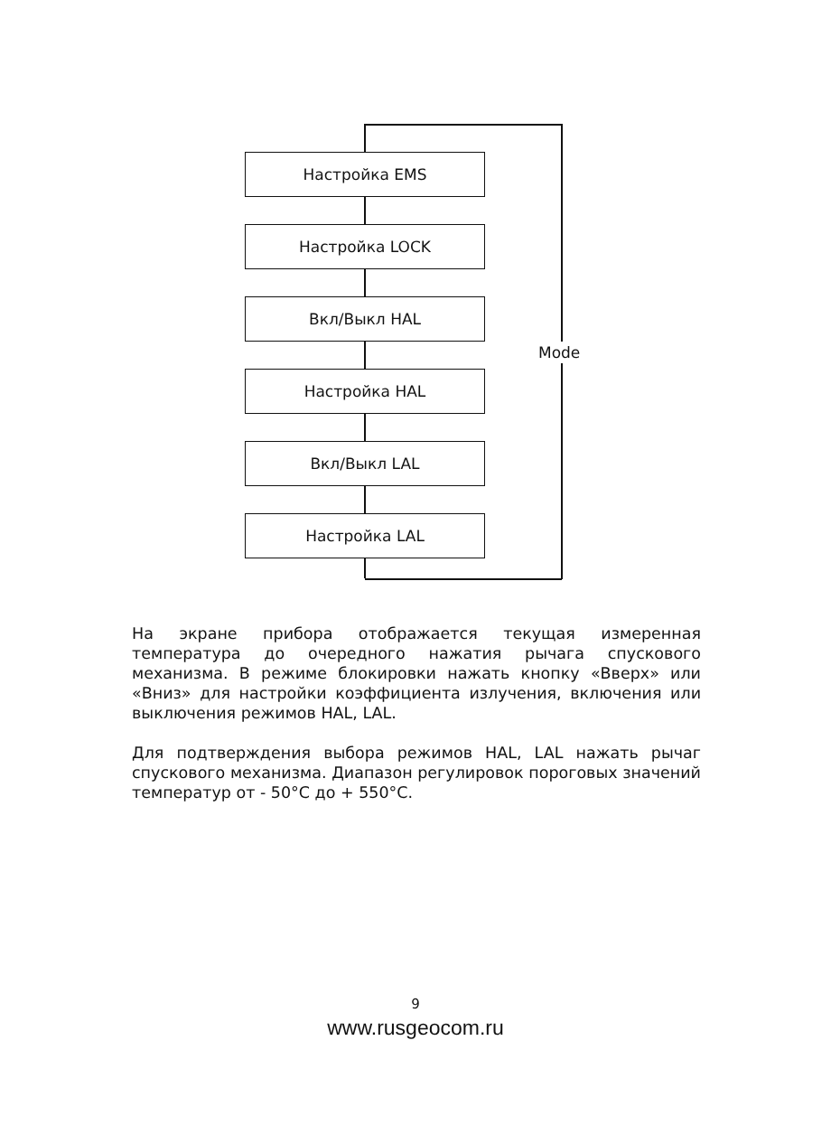Настройка EMS
Настройка LOCK
Вкл/Выкл HAL
Настройка HAL
Вкл/Выкл LAL
Настройка LAL
Mode
На экране прибора отображается текущая измеренная температура до очередного нажатия рычага спускового механизма. В режиме блокировки нажать кнопку «Вверх» или «Вниз» для настройки коэффициента излучения, включения или выключения режимов HAL, LAL.
Для подтверждения выбора режимов HAL, LAL нажать рычаг спускового механизма. Диапазон регулировок пороговых значений температур от - 50°C до + 550°C.
9
www.rusgeocom.ru